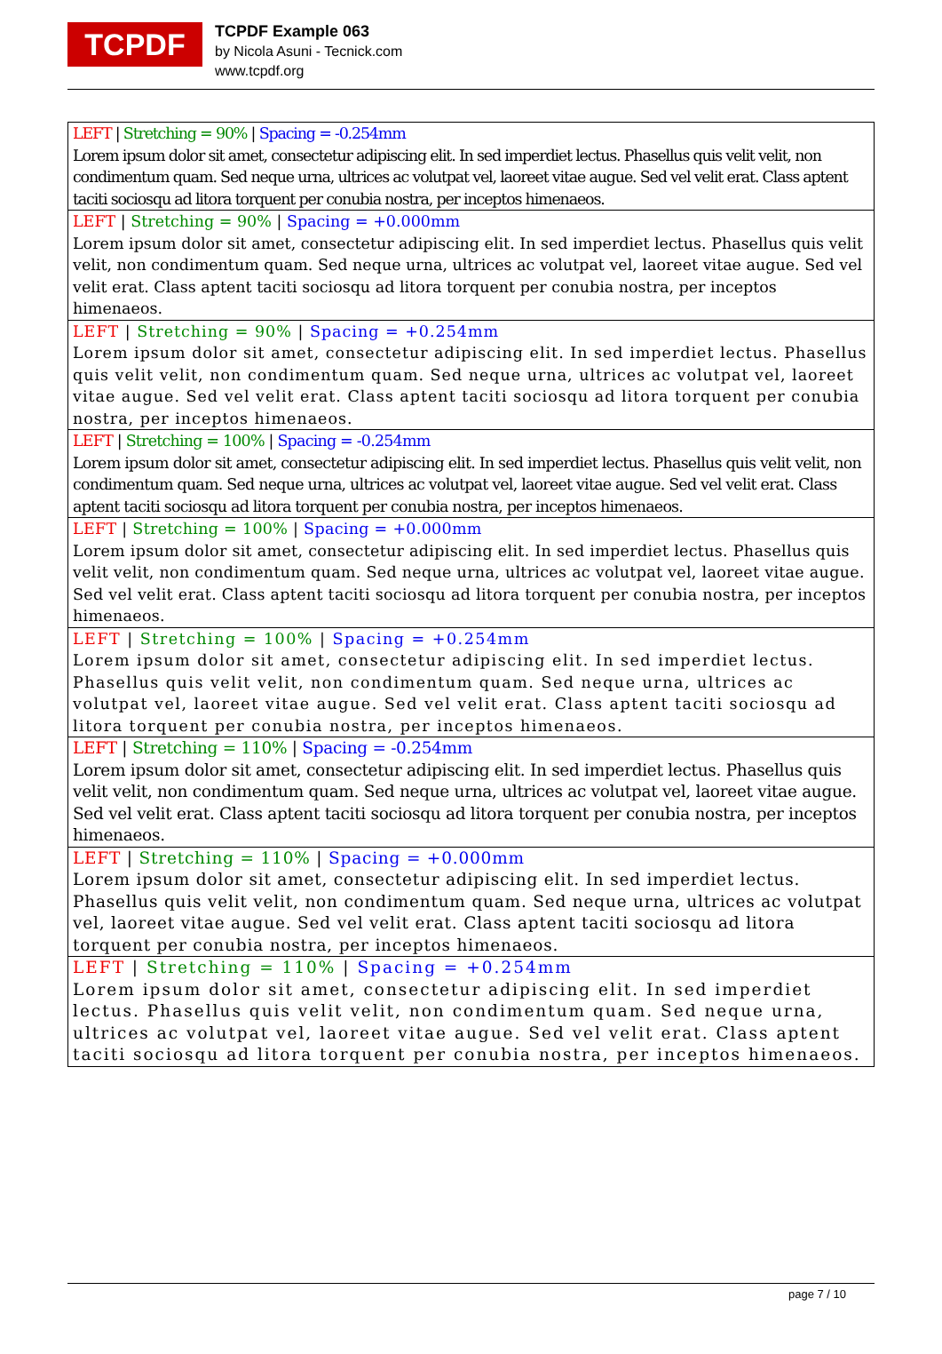TCPDF
TCPDF Example 063
by Nicola Asuni - Tecnick.com
www.tcpdf.org
LEFT | Stretching = 90% | Spacing = -0.254mm
Lorem ipsum dolor sit amet, consectetur adipiscing elit. In sed imperdiet lectus. Phasellus quis velit velit, non condimentum quam. Sed neque urna, ultrices ac volutpat vel, laoreet vitae augue. Sed vel velit erat. Class aptent taciti sociosqu ad litora torquent per conubia nostra, per inceptos himenaeos.
LEFT | Stretching = 90% | Spacing = +0.000mm
Lorem ipsum dolor sit amet, consectetur adipiscing elit. In sed imperdiet lectus. Phasellus quis velit velit, non condimentum quam. Sed neque urna, ultrices ac volutpat vel, laoreet vitae augue. Sed vel velit erat. Class aptent taciti sociosqu ad litora torquent per conubia nostra, per inceptos himenaeos.
LEFT | Stretching = 90% | Spacing = +0.254mm
Lorem ipsum dolor sit amet, consectetur adipiscing elit. In sed imperdiet lectus. Phasellus quis velit velit, non condimentum quam. Sed neque urna, ultrices ac volutpat vel, laoreet vitae augue. Sed vel velit erat. Class aptent taciti sociosqu ad litora torquent per conubia nostra, per inceptos himenaeos.
LEFT | Stretching = 100% | Spacing = -0.254mm
Lorem ipsum dolor sit amet, consectetur adipiscing elit. In sed imperdiet lectus. Phasellus quis velit velit, non condimentum quam. Sed neque urna, ultrices ac volutpat vel, laoreet vitae augue. Sed vel velit erat. Class aptent taciti sociosqu ad litora torquent per conubia nostra, per inceptos himenaeos.
LEFT | Stretching = 100% | Spacing = +0.000mm
Lorem ipsum dolor sit amet, consectetur adipiscing elit. In sed imperdiet lectus. Phasellus quis velit velit, non condimentum quam. Sed neque urna, ultrices ac volutpat vel, laoreet vitae augue. Sed vel velit erat. Class aptent taciti sociosqu ad litora torquent per conubia nostra, per inceptos himenaeos.
LEFT | Stretching = 100% | Spacing = +0.254mm
Lorem ipsum dolor sit amet, consectetur adipiscing elit. In sed imperdiet lectus. Phasellus quis velit velit, non condimentum quam. Sed neque urna, ultrices ac volutpat vel, laoreet vitae augue. Sed vel velit erat. Class aptent taciti sociosqu ad litora torquent per conubia nostra, per inceptos himenaeos.
LEFT | Stretching = 110% | Spacing = -0.254mm
Lorem ipsum dolor sit amet, consectetur adipiscing elit. In sed imperdiet lectus. Phasellus quis velit velit, non condimentum quam. Sed neque urna, ultrices ac volutpat vel, laoreet vitae augue. Sed vel velit erat. Class aptent taciti sociosqu ad litora torquent per conubia nostra, per inceptos himenaeos.
LEFT | Stretching = 110% | Spacing = +0.000mm
Lorem ipsum dolor sit amet, consectetur adipiscing elit. In sed imperdiet lectus. Phasellus quis velit velit, non condimentum quam. Sed neque urna, ultrices ac volutpat vel, laoreet vitae augue. Sed vel velit erat. Class aptent taciti sociosqu ad litora torquent per conubia nostra, per inceptos himenaeos.
LEFT | Stretching = 110% | Spacing = +0.254mm
Lorem ipsum dolor sit amet, consectetur adipiscing elit. In sed imperdiet lectus. Phasellus quis velit velit, non condimentum quam. Sed neque urna, ultrices ac volutpat vel, laoreet vitae augue. Sed vel velit erat. Class aptent taciti sociosqu ad litora torquent per conubia nostra, per inceptos himenaeos.
page 7 / 10